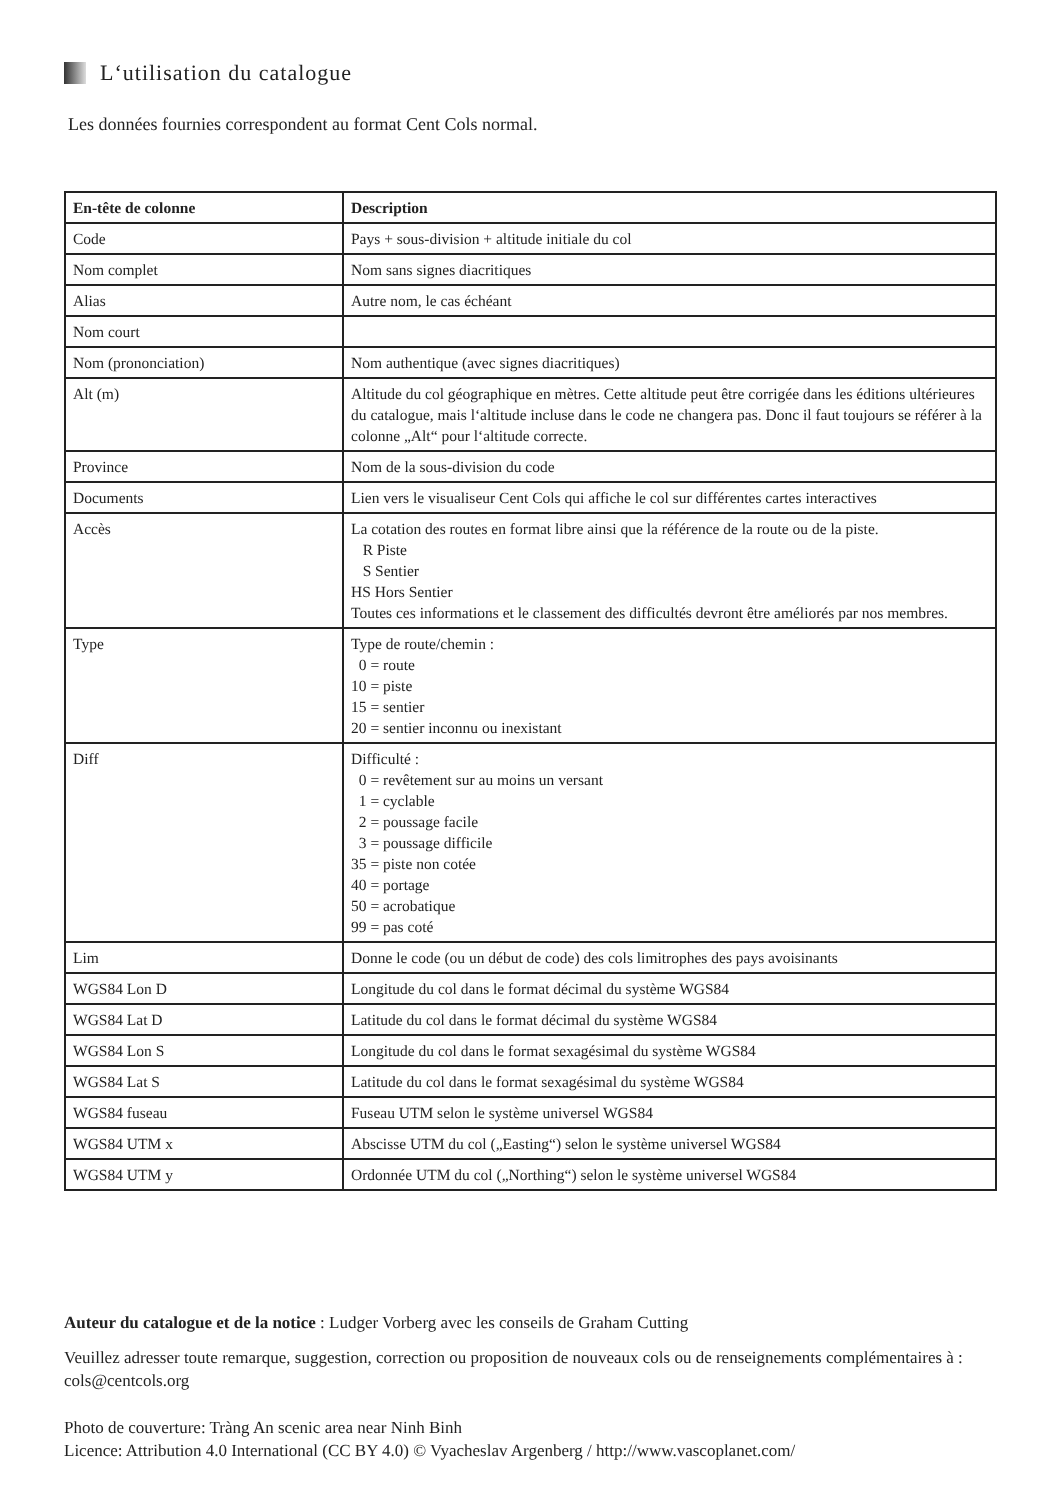L‘utilisation du catalogue
Les données fournies correspondent au format Cent Cols normal.
| En-tête de colonne | Description |
| --- | --- |
| Code | Pays + sous-division + altitude initiale du col |
| Nom complet | Nom sans signes diacritiques |
| Alias | Autre nom, le cas échéant |
| Nom court | |
| Nom (prononciation) | Nom authentique (avec signes diacritiques) |
| Alt (m) | Altitude du col géographique en mètres. Cette altitude peut être corrigée dans les éditions ultérieures du catalogue, mais l‘altitude incluse dans le code ne changera pas. Donc il faut toujours se référer à la colonne „Alt“ pour l‘altitude correcte. |
| Province | Nom de la sous-division du code |
| Documents | Lien vers le visualiseur Cent Cols qui affiche le col sur différentes cartes interactives |
| Accès | La cotation des routes en format libre ainsi que la référence de la route ou de la piste. R Piste S Sentier HS Hors Sentier Toutes ces informations et le classement des difficultés devront être améliorés par nos membres. |
| Type | Type de route/chemin : 0 = route 10 = piste 15 = sentier 20 = sentier inconnu ou inexistant |
| Diff | Difficulté : 0 = revêtement sur au moins un versant 1 = cyclable 2 = poussage facile 3 = poussage difficile 35 = piste non cotée 40 = portage 50 = acrobatique 99 = pas coté |
| Lim | Donne le code (ou un début de code) des cols limitrophes des pays avoisinants |
| WGS84 Lon D | Longitude du col dans le format décimal du système WGS84 |
| WGS84 Lat D | Latitude du col dans le format décimal du système WGS84 |
| WGS84 Lon S | Longitude du col dans le format sexagésimal du système WGS84 |
| WGS84 Lat S | Latitude du col dans le format sexagésimal du système WGS84 |
| WGS84 fuseau | Fuseau UTM selon le système universel WGS84 |
| WGS84 UTM x | Abscisse UTM du col („Easting“) selon le système universel WGS84 |
| WGS84 UTM y | Ordonnée UTM du col („Northing“) selon le système universel WGS84 |
Auteur du catalogue et de la notice : Ludger Vorberg avec les conseils de Graham Cutting
Veuillez adresser toute remarque, suggestion, correction ou proposition de nouveaux cols ou de renseignements complémentaires à : cols@centcols.org
Photo de couverture: Tràng An scenic area near Ninh Binh
Licence: Attribution 4.0 International (CC BY 4.0) © Vyacheslav Argenberg / http://www.vascoplanet.com/